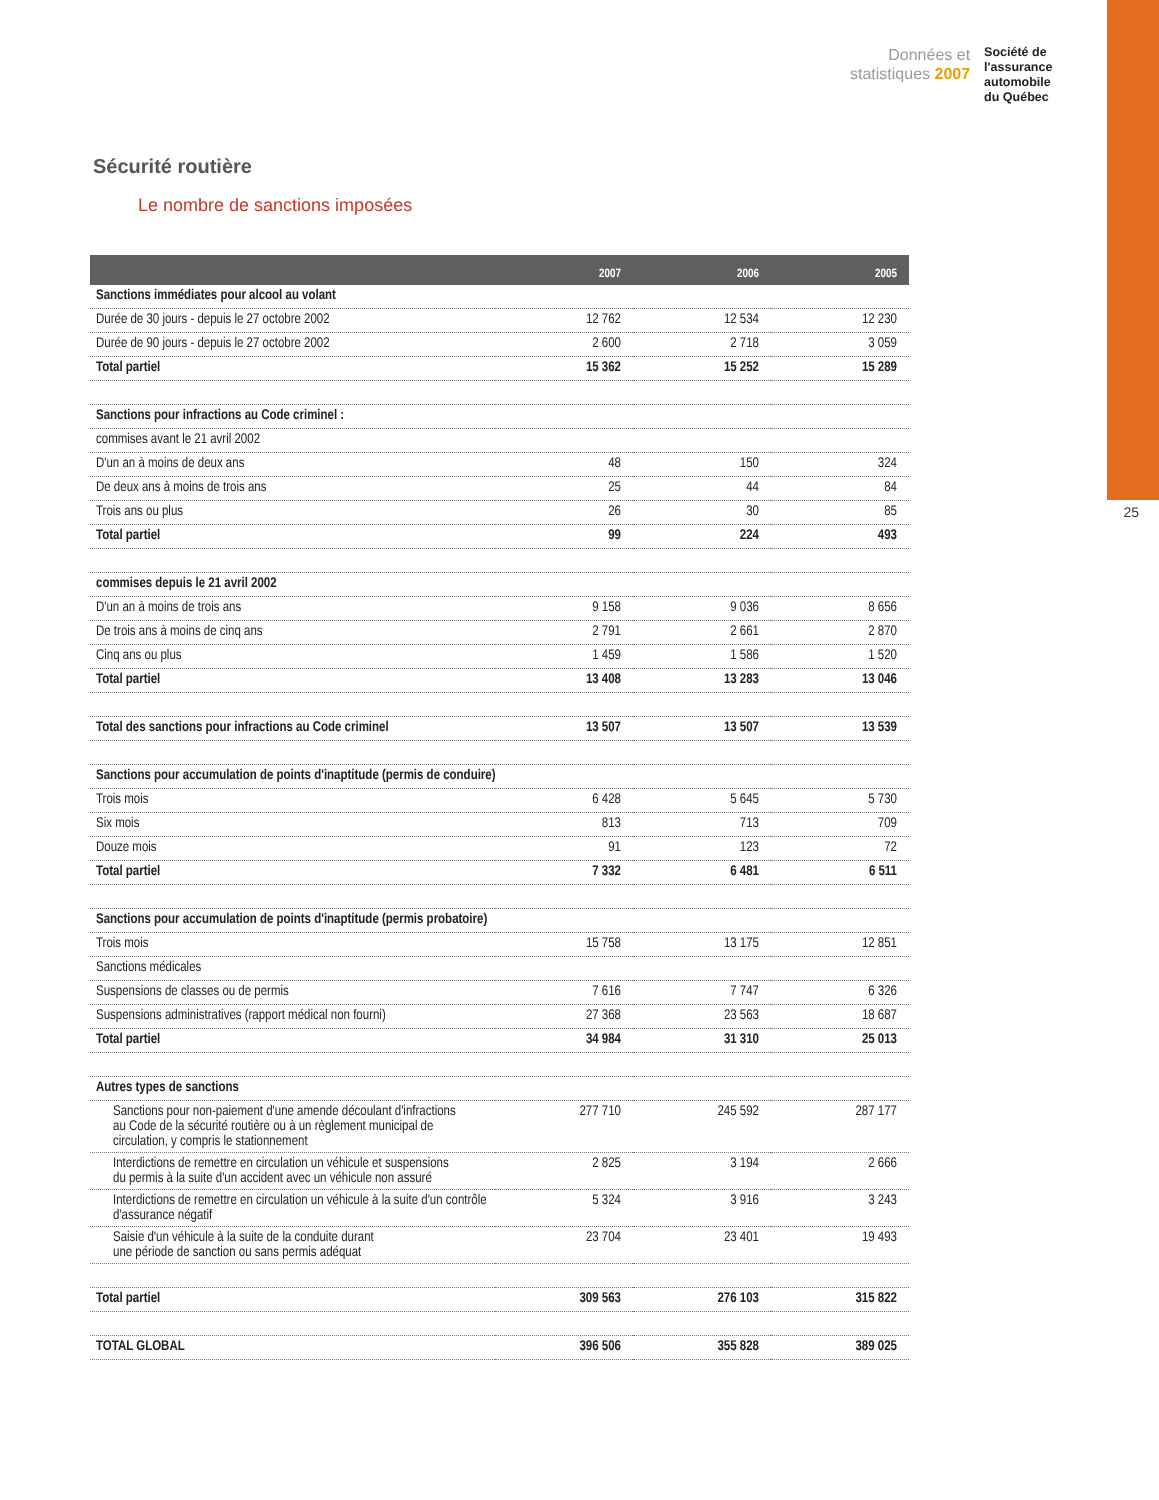Données et
statistiques 2007
Société de
l'assurance
automobile
du Québec
25
Sécurité routière
Le nombre de sanctions imposées
| | 2007 | 2006 | 2005 |
| --- | --- | --- | --- |
| Sanctions immédiates pour alcool au volant | | | |
| Durée de 30 jours - depuis le 27 octobre 2002 | 12 762 | 12 534 | 12 230 |
| Durée de 90 jours - depuis le 27 octobre 2002 | 2 600 | 2 718 | 3 059 |
| Total partiel | 15 362 | 15 252 | 15 289 |
| Sanctions pour infractions au Code criminel : | | | |
| commises avant le 21 avril 2002 | | | |
| D'un an à moins de deux ans | 48 | 150 | 324 |
| De deux ans à moins de trois ans | 25 | 44 | 84 |
| Trois ans ou plus | 26 | 30 | 85 |
| Total partiel | 99 | 224 | 493 |
| commises depuis le 21 avril 2002 | | | |
| D'un an à moins de trois ans | 9 158 | 9 036 | 8 656 |
| De trois ans à moins de cinq ans | 2 791 | 2 661 | 2 870 |
| Cinq ans ou plus | 1 459 | 1 586 | 1 520 |
| Total partiel | 13 408 | 13 283 | 13 046 |
| Total des sanctions pour infractions au Code criminel | 13 507 | 13 507 | 13 539 |
| Sanctions pour accumulation de points d'inaptitude (permis de conduire) | | | |
| Trois mois | 6 428 | 5 645 | 5 730 |
| Six mois | 813 | 713 | 709 |
| Douze mois | 91 | 123 | 72 |
| Total partiel | 7 332 | 6 481 | 6 511 |
| Sanctions pour accumulation de points d'inaptitude (permis probatoire) | | | |
| Trois mois | 15 758 | 13 175 | 12 851 |
| Sanctions médicales | | | |
| Suspensions de classes ou de permis | 7 616 | 7 747 | 6 326 |
| Suspensions administratives (rapport médical non fourni) | 27 368 | 23 563 | 18 687 |
| Total partiel | 34 984 | 31 310 | 25 013 |
| Autres types de sanctions | | | |
| Sanctions pour non-paiement d'une amende découlant d'infractions au Code de la sécurité routière ou à un règlement municipal de circulation, y compris le stationnement | 277 710 | 245 592 | 287 177 |
| Interdictions de remettre en circulation un véhicule et suspensions du permis à la suite d'un accident avec un véhicule non assuré | 2 825 | 3 194 | 2 666 |
| Interdictions de remettre en circulation un véhicule à la suite d'un contrôle d'assurance négatif | 5 324 | 3 916 | 3 243 |
| Saisie d'un véhicule à la suite de la conduite durant une période de sanction ou sans permis adéquat | 23 704 | 23 401 | 19 493 |
| Total partiel | 309 563 | 276 103 | 315 822 |
| TOTAL GLOBAL | 396 506 | 355 828 | 389 025 |